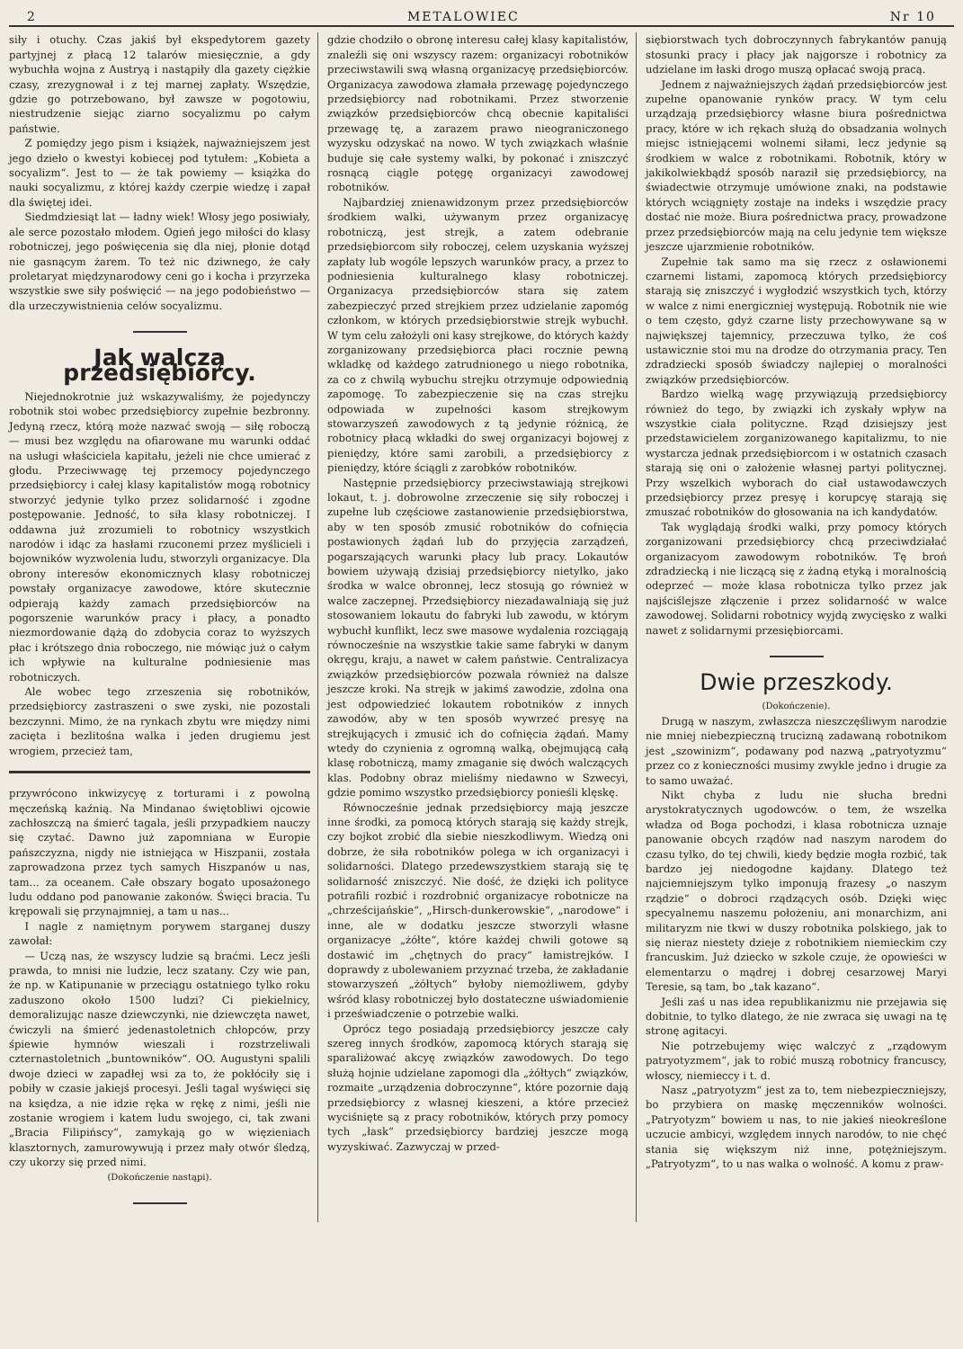2 METALOWIEC Nr 10
siły i otuchy. Czas jakiś był ekspedytorem gazety partyjnej z płacą 12 talarów miesięcznie, a gdy wybuchła wojna z Austryą i nastąpiły dla gazety ciężkie czasy, zrezygnował i z tej marnej zapłaty. Wszędzie, gdzie go potrzebowano, był zawsze w pogotowiu, niestrudzenie siejąc ziarno socyalizmu po całym państwie.
Z pomiędzy jego pism i książek, najważniejszem jest jego dzieło o kwestyi kobiecej pod tytułem: „Kobieta a socyalizm“. Jest to — że tak powiemy — książka do nauki socyalizmu, z której każdy czerpie wiedzę i zapał dla świętej idei.
Siedmdziesiąt lat — ładny wiek! Włosy jego posiwiały, ale serce pozostało młodem. Ogień jego miłości do klasy robotniczej, jego poświęcenia się dla niej, płonie dotąd nie gasnącym żarem. To też nic dziwnego, że cały proletaryat międzynarodowy ceni go i kocha i przyrzeka wszystkie swe siły poświęcić — na jego podobieństwo — dla urzeczywistnienia celów socyalizmu.
Jak walczą przedsiębiorcy.
Niejednokrotnie już wskazywaliśmy, że pojedynczy robotnik stoi wobec przedsiębiorcy zupełnie bezbronny. Jedyną rzecz, którą może nazwać swoją — siłę roboczą — musi bez względu na ofiarowane mu warunki oddać na usługi właściciela kapitału, jeżeli nie chce umierać z głodu. Przeciwwagę tej przemocy pojedynczego przedsiębiorcy i całej klasy kapitalistów mogą robotnicy stworzyć jedynie tylko przez solidarność i zgodne postępowanie. Jedność, to siła klasy robotniczej. I oddawna już zrozumieli to robotnicy wszystkich narodów i idąc za hasłami rzuconemi przez myślicieli i bojowników wyzwolenia ludu, stworzyli organizacye. Dla obrony interesów ekonomicznych klasy robotniczej powstały organizacye zawodowe, które skutecznie odpierają każdy zamach przedsiębiorców na pogorszenie warunków pracy i płacy, a ponadto niezmordowanie dążą do zdobycia coraz to wyższych płac i krótszego dnia roboczego, nie mówiąc już o całym ich wpływie na kulturalne podniesienie mas robotniczych.
Ale wobec tego zrzeszenia się robotników, przedsiębiorcy zastraszeni o swe zyski, nie pozostali bezczynni. Mimo, że na rynkach zbytu wre między nimi zacięta i bezlitośna walka i jeden drugiemu jest wrogiem, przecież tam,
przywrócono inkwizycyę z torturami i z powolną męczeńską kaźnią. Na Mindanao świętobliwi ojcowie zachłoszczą na śmierć tagala, jeśli przypadkiem nauczy się czytać. Dawno już zapomniana w Europie pańszczyzna, nigdy nie istniejąca w Hiszpanii, została zaprowadzona przez tych samych Hiszpanów u nas, tam... za oceanem. Całe obszary bogato uposażonego ludu oddano pod panowanie zakonów. Święci bracia. Tu krępowali się przynajmniej, a tam u nas...
I nagle z namiętnym porywem starganej duszy zawołał:
— Uczą nas, że wszyscy ludzie są braćmi. Lecz jeśli prawda, to mnisi nie ludzie, lecz szatany. Czy wie pan, że np. w Katipunanie w przeciągu ostatniego tylko roku zaduszono około 1500 ludzi? Ci piekielnicy, demoralizując nasze dziewczynki, nie dziewczęta nawet, ćwiczyli na śmierć jedenastoletnich chłopców, przy śpiewie hymnów wieszali i rozstrzeliwali czternastoletnich „buntowników“. OO. Augustyni spalili dwoje dzieci w zapadłej wsi za to, że pokłóciły się i pobiły w czasie jakiejś procesyi. Jeśli tagal wyświęci się na księdza, a nie idzie ręka w rękę z nimi, jeśli nie zostanie wrogiem i katem ludu swojego, ci, tak zwani „Bracia Filipińscy“, zamykają go w więzieniach klasztornych, zamurowywują i przez mały otwór śledzą, czy ukorzy się przed nimi.
(Dokończenie nastąpi).
gdzie chodziło o obronę interesu całej klasy kapitalistów, znaleźli się oni wszyscy razem: organizacyi robotników przeciwstawili swą własną organizacyę przedsiębiorców. Organizacya zawodowa złamała przewagę pojedynczego przedsiębiorcy nad robotnikami. Przez stworzenie związków przedsiębiorców chcą obecnie kapitaliści przewagę tę, a zarazem prawo nieograniczonego wyzysku odzyskać na nowo. W tych związkach właśnie buduje się całe systemy walki, by pokonać i zniszczyć rosnącą ciągle potęgę organizacyi zawodowej robotników.
Najbardziej znienawidzonym przez przedsiębiorców środkiem walki, używanym przez organizacyę robotniczą, jest strejk, a zatem odebranie przedsiębiorcom siły roboczej, celem uzyskania wyższej zapłaty lub wogóle lepszych warunków pracy, a przez to podniesienia kulturalnego klasy robotniczej. Organizacya przedsiębiorców stara się zatem zabezpieczyć przed strejkiem przez udzielanie zapomóg członkom, w których przedsiębiorstwie strejk wybuchł. W tym celu założyli oni kasy strejkowe, do których każdy zorganizowany przedsiębiorca płaci rocznie pewną wkladkę od każdego zatrudnionego u niego robotnika, za co z chwilą wybuchu strejku otrzymuje odpowiednią zapomogę. To zabezpieczenie się na czas strejku odpowiada w zupełności kasom strejkowym stowarzyszeń zawodowych z tą jedynie różnicą, że robotnicy płacą wkładki do swej organizacyi bojowej z pieniędzy, które sami zarobili, a przedsiębiorcy z pieniędzy, które ściągli z zarobków robotników.
Następnie przedsiębiorcy przeciwstawiają strejkowi lokaut, t. j. dobrowolne zrzeczenie się siły roboczej i zupełne lub częściowe zastanowienie przedsiębiorstwa, aby w ten sposób zmusić robotników do cofnięcia postawionych żądań lub do przyjęcia zarządzeń, pogarszających warunki płacy lub pracy. Lokautów bowiem używają dzisiaj przedsiębiorcy nietylko, jako środka w walce obronnej, lecz stosują go również w walce zaczepnej. Przedsiębiorcy niezadawalniają się już stosowaniem lokautu do fabryki lub zawodu, w którym wybuchł kunflikt, lecz swe masowe wydalenia rozciągają równocześnie na wszystkie takie same fabryki w danym okręgu, kraju, a nawet w całem państwie. Centralizacya związków przedsiębiorców pozwala również na dalsze jeszcze kroki. Na strejk w jakimś zawodzie, zdolna ona jest odpowiedzieć lokautem robotników z innych zawodów, aby w ten sposób wywrzeć presyę na strejkujących i zmusić ich do cofnięcia żądań. Mamy wtedy do czynienia z ogromną walką, obejmującą całą klasę robotniczą, mamy zmaganie się dwóch walczących klas. Podobny obraz mieliśmy niedawno w Szwecyi, gdzie pomimo wszystko przedsiębiorcy ponieśli klęskę.
Równocześnie jednak przedsiębiorcy mają jeszcze inne środki, za pomocą których starają się każdy strejk, czy bojkot zrobić dla siebie nieszkodliwym. Wiedzą oni dobrze, że siła robotników polega w ich organizacyi i solidarności. Dlatego przedewszystkiem starają się tę solidarność zniszczyć. Nie dość, że dzięki ich polityce potrafili rozbić i rozdrobnić organizacye robotnicze na „chrześcijańskie“, „Hirsch-dunkerowskie“, „narodowe“ i inne, ale w dodatku jeszcze stworzyli własne organizacye „żółte“, które każdej chwili gotowe są dostawić im „chętnych do pracy“ łamistrejków. I doprawdy z ubolewaniem przyznać trzeba, że zakładanie stowarzyszeń „żółtych“ byłoby niemożliwem, gdyby wśród klasy robotniczej było dostateczne uświadomienie i przeświadczenie o potrzebie walki.
Oprócz tego posiadają przedsiębiorcy jeszcze cały szereg innych środków, zapomocą których starają się sparaliżować akcyę związków zawodowych. Do tego służą hojnie udzielane zapomogi dla „żółtych“ związków, rozmaite „urządzenia dobroczynne“, które pozornie dają przedsiębiorcy z własnej kieszeni, a które przecież wyciśnięte są z pracy robotników, których przy pomocy tych „łask“ przedsiębiorcy bardziej jeszcze mogą wyzyskiwać. Zazwyczaj w przed-
siębiorstwach tych dobroczynnych fabrykantów panują stosunki pracy i płacy jak najgorsze i robotnicy za udzielane im łaski drogo muszą opłacać swoją pracą.
Jednem z najważniejszych żądań przedsiębiorców jest zupełne opanowanie rynków pracy. W tym celu urządzają przedsiębiorcy własne biura pośrednictwa pracy, które w ich rękach służą do obsadzania wolnych miejsc istniejącemi wolnemi siłami, lecz jedynie są środkiem w walce z robotnikami. Robotnik, który w jakikolwiekbądź sposób naraził się przedsiębiorcy, na świadectwie otrzymuje umówione znaki, na podstawie których wciągnięty zostaje na indeks i wszędzie pracy dostać nie może. Biura pośrednictwa pracy, prowadzone przez przedsiębiorców mają na celu jedynie tem większe jeszcze ujarzmienie robotników.
Zupełnie tak samo ma się rzecz z osławionemi czarnemi listami, zapomocą których przedsiębiorcy starają się zniszczyć i wygłodzić wszystkich tych, którzy w walce z nimi energiczniej występują. Robotnik nie wie o tem często, gdyż czarne listy przechowywane są w największej tajemnicy, przeczuwa tylko, że coś ustawicznie stoi mu na drodze do otrzymania pracy. Ten zdradziecki sposób świadczy najlepiej o moralności związków przedsiębiorców.
Bardzo wielką wagę przywiązują przedsiębiorcy również do tego, by związki ich zyskały wpływ na wszystkie ciała polityczne. Rząd dzisiejszy jest przedstawicielem zorganizowanego kapitalizmu, to nie wystarcza jednak przedsiębiorcom i w ostatnich czasach starają się oni o założenie własnej partyi politycznej. Przy wszelkich wyborach do ciał ustawodawczych przedsiębiorcy przez presyę i korupcyę starają się zmuszać robotników do głosowania na ich kandydatów.
Tak wyglądają środki walki, przy pomocy których zorganizowani przedsiębiorcy chcą przeciwdziałać organizacyom zawodowym robotników. Tę broń zdradziecką i nie liczącą się z żadną etyką i moralnością odeprzeć — może klasa robotnicza tylko przez jak najściślejsze złączenie i przez solidarność w walce zawodowej. Solidarni robotnicy wyjdą zwycięsko z walki nawet z solidarnymi przesiębiorcami.
Dwie przeszkody.
(Dokończenie).
Drugą w naszym, zwłaszcza nieszczęśliwym narodzie nie mniej niebezpieczną trucizną zadawaną robotnikom jest „szowinizm“, podawany pod nazwą „patryotyzmu“ przez co z konieczności musimy zwykle jedno i drugie za to samo uważać.
Nikt chyba z ludu nie słucha bredni arystokratycznych ugodowców. o tem, że wszelka władza od Boga pochodzi, i klasa robotnicza uznaje panowanie obcych rządów nad naszym narodem do czasu tylko, do tej chwili, kiedy będzie mogła rozbić, tak bardzo jej niedogodne kajdany. Dlatego też najciemniejszym tylko imponują frazesy „o naszym rządzie“ o dobroci rządzących osób. Dzięki więc specyalnemu naszemu położeniu, ani monarchizm, ani militaryzm nie tkwi w duszy robotnika polskiego, jak to się nieraz niestety dzieje z robotnikiem niemieckim czy francuskim. Już dziecko w szkole czuje, że opowieści w elementarzu o mądrej i dobrej cesarzowej Maryi Teresie, są tam, bo „tak kazano“.
Jeśli zaś u nas idea republikanizmu nie przejawia się dobitnie, to tylko dlatego, że nie zwraca się uwagi na tę stronę agitacyi.
Nie potrzebujemy więc walczyć z „rządowym patryotyzmem“, jak to robić muszą robotnicy francuscy, włoscy, niemieccy i t. d.
Nasz „patryotyzm“ jest za to, tem niebezpieczniejszy, bo przybiera on maskę męczenników wolności. „Patryotyzm“ bowiem u nas, to nie jakieś nieokreślone uczucie ambicyi, względem innych narodów, to nie chęć stania się większym niż inne, potężniejszym. „Patryotyzm“, to u nas walka o wolność. A komu z praw-